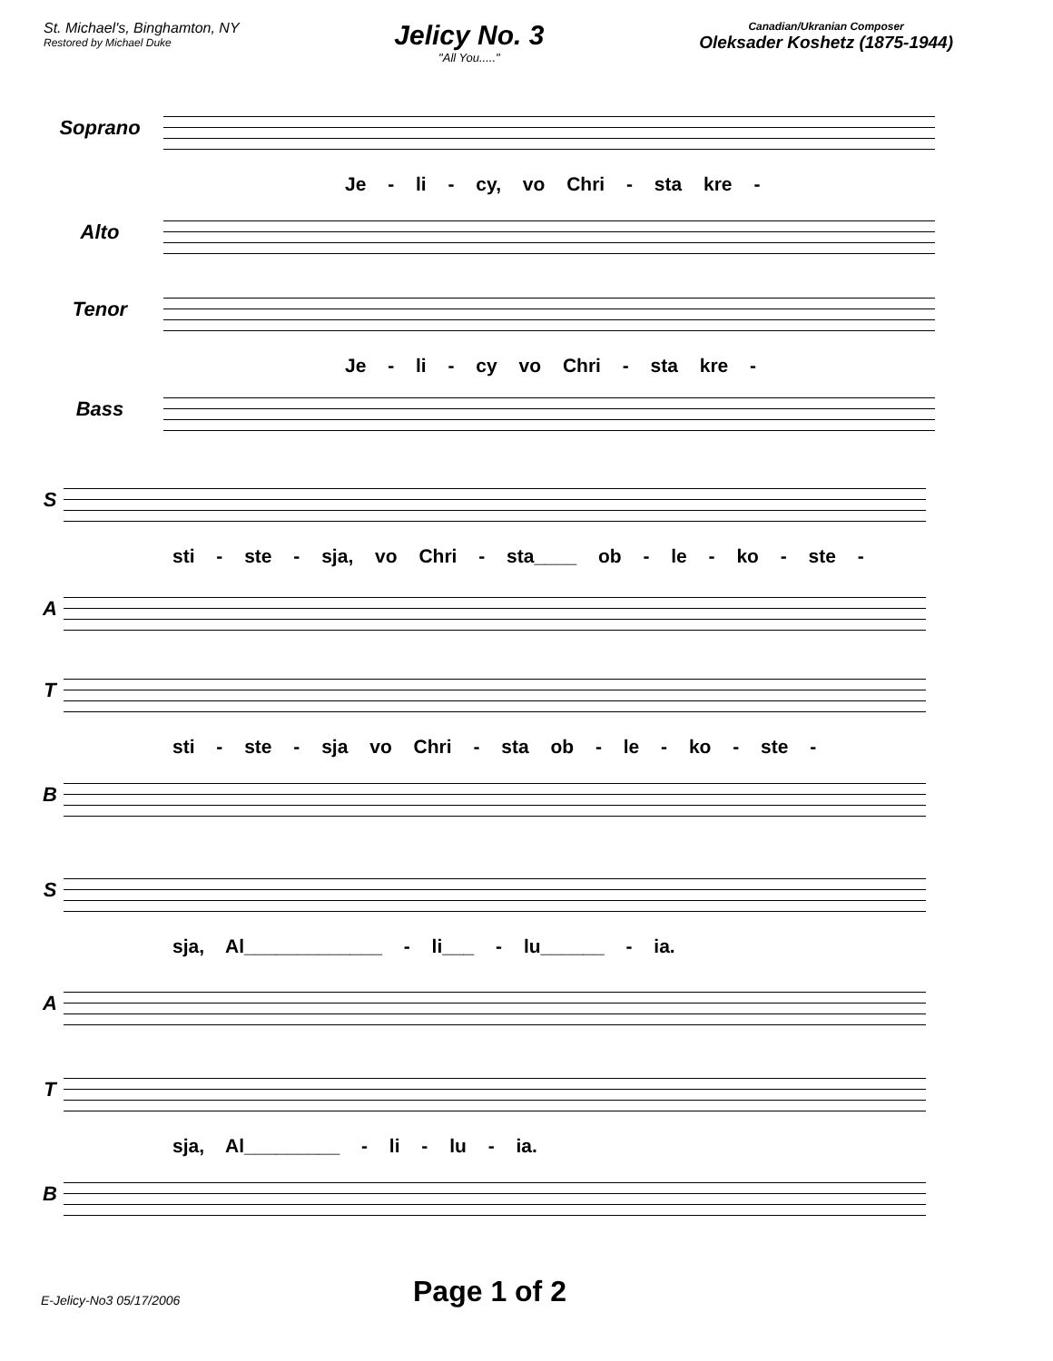St. Michael's, Binghamton, NY
Restored by Michael Duke
Jelicy No. 3
"All You....."
Canadian/Ukranian Composer
Oleksader Koshetz (1875-1944)
Soprano
Je - li - cy, vo Chri - sta kre -
Alto
Tenor
Je - li - cy vo Chri - sta kre -
Bass
S
sti - ste - sja, vo Chri - sta____ ob - le - ko - ste -
A
T
sti - ste - sja vo Chri - sta ob - le - ko - ste -
B
S
sja, Al_____________ - li___ - lu______ - ia.
A
T
sja, Al_________ - li - lu - ia.
B
E-Jelicy-No3 05/17/2006 Page 1 of 2